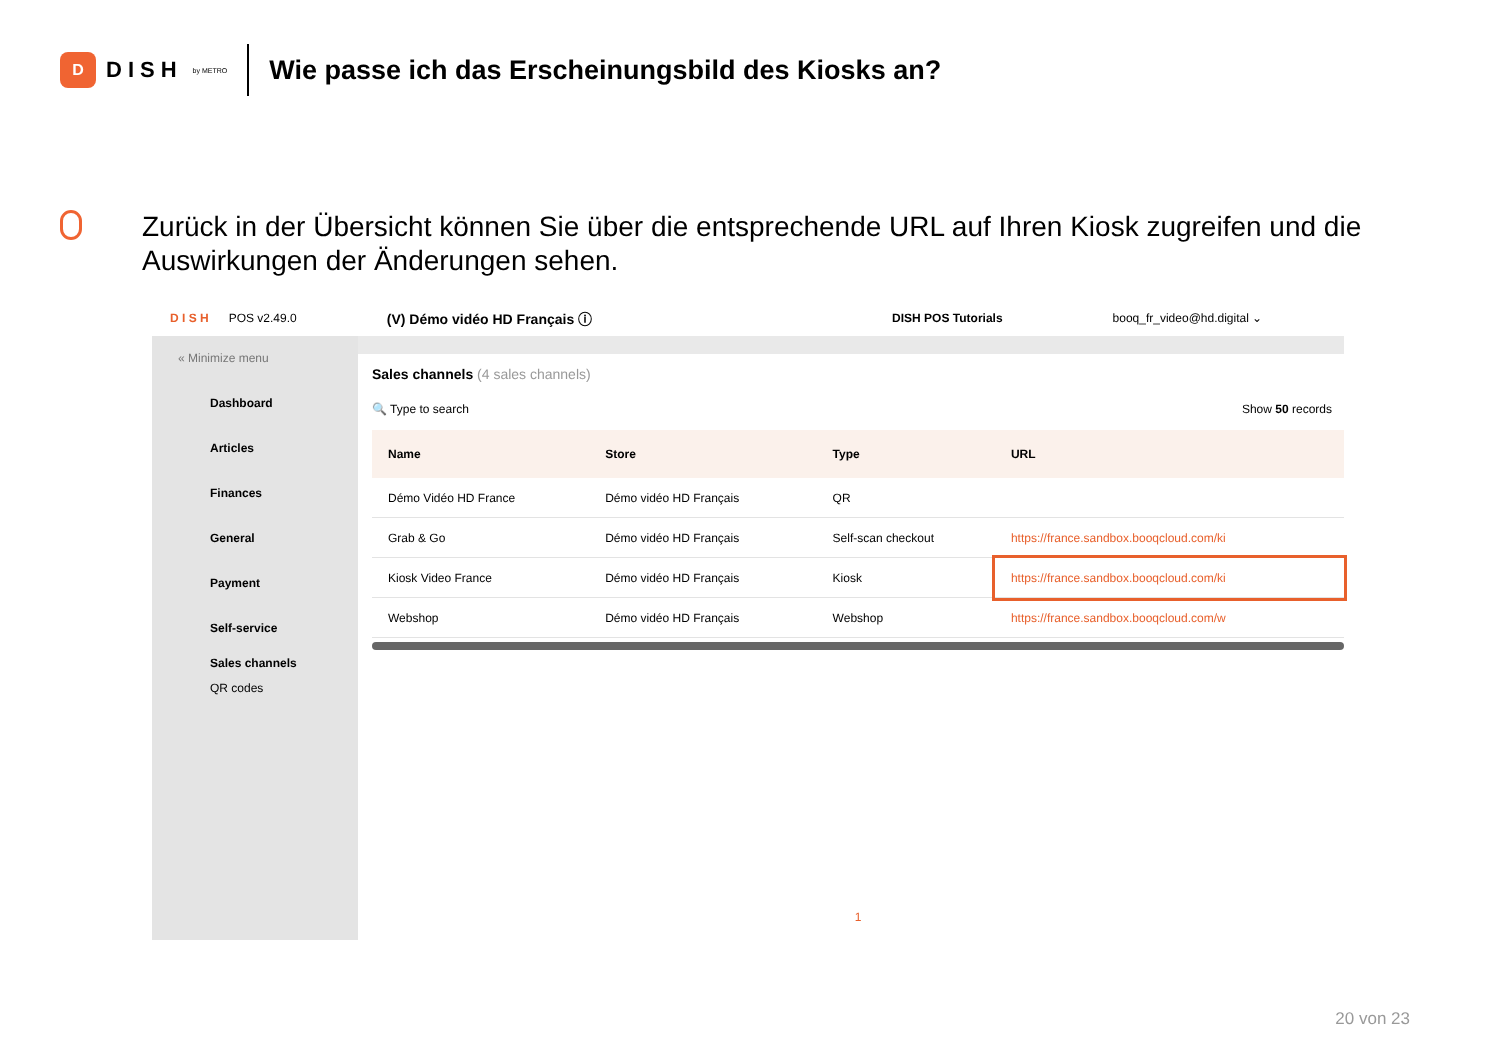D
DISH by METRO
Wie passe ich das Erscheinungsbild des Kiosks an?
Zurück in der Übersicht können Sie über die entsprechende URL auf Ihren Kiosk zugreifen und die Auswirkungen der Änderungen sehen.
D I S H POS v2.49.0 (V) Démo vidéo HD Français ⓘ DISH POS Tutorials booq_fr_video@hd.digital ⌄
« Minimize menu
Dashboard
Articles
Finances
General
Payment
Self-service
Sales channels
QR codes
Sales channels (4 sales channels)
🔍 Type to search Show 50 records
| Name | Store | Type | URL |
| --- | --- | --- | --- |
| Démo Vidéo HD France | Démo vidéo HD Français | QR | |
| Grab & Go | Démo vidéo HD Français | Self-scan checkout | https://france.sandbox.booqcloud.com/ki |
| Kiosk Video France | Démo vidéo HD Français | Kiosk | https://france.sandbox.booqcloud.com/ki |
| Webshop | Démo vidéo HD Français | Webshop | https://france.sandbox.booqcloud.com/w |
1
20 von 23